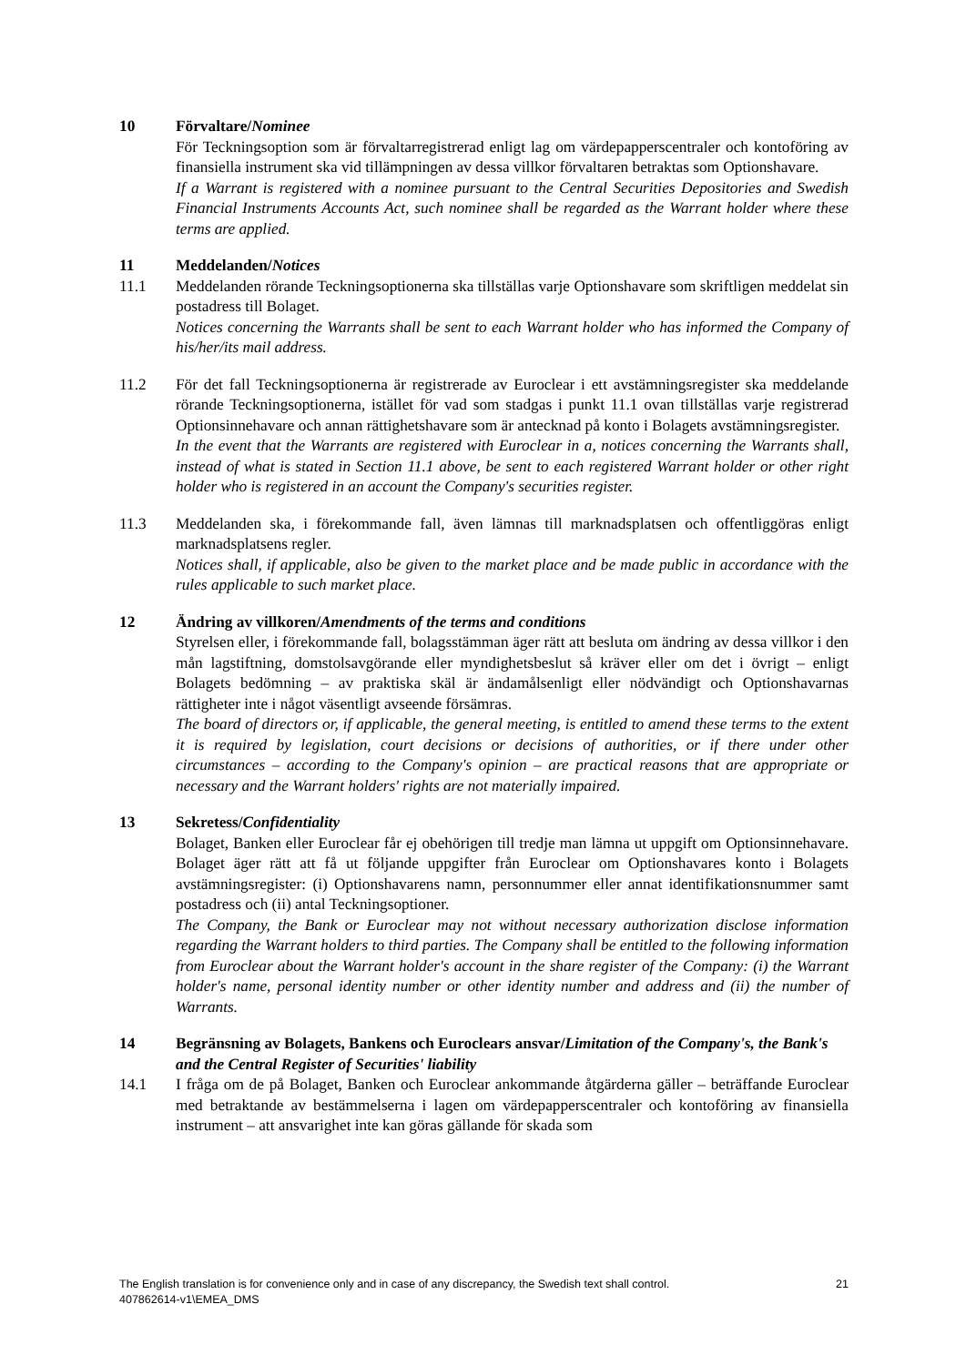10 Förvaltare/Nominee
För Teckningsoption som är förvaltarregistrerad enligt lag om värdepapperscentraler och kontoföring av finansiella instrument ska vid tillämpningen av dessa villkor förvaltaren betraktas som Optionshavare.
If a Warrant is registered with a nominee pursuant to the Central Securities Depositories and Swedish Financial Instruments Accounts Act, such nominee shall be regarded as the Warrant holder where these terms are applied.
11 Meddelanden/Notices
11.1 Meddelanden rörande Teckningsoptionerna ska tillställas varje Optionshavare som skriftligen meddelat sin postadress till Bolaget.
Notices concerning the Warrants shall be sent to each Warrant holder who has informed the Company of his/her/its mail address.
11.2 För det fall Teckningsoptionerna är registrerade av Euroclear i ett avstämningsregister ska meddelande rörande Teckningsoptionerna, istället för vad som stadgas i punkt 11.1 ovan tillställas varje registrerad Optionsinnehavare och annan rättighetshavare som är antecknad på konto i Bolagets avstämningsregister.
In the event that the Warrants are registered with Euroclear in a, notices concerning the Warrants shall, instead of what is stated in Section 11.1 above, be sent to each registered Warrant holder or other right holder who is registered in an account the Company's securities register.
11.3 Meddelanden ska, i förekommande fall, även lämnas till marknadsplatsen och offentliggöras enligt marknadsplatsens regler.
Notices shall, if applicable, also be given to the market place and be made public in accordance with the rules applicable to such market place.
12 Ändring av villkoren/Amendments of the terms and conditions
Styrelsen eller, i förekommande fall, bolagsstämman äger rätt att besluta om ändring av dessa villkor i den mån lagstiftning, domstolsavgörande eller myndighetsbeslut så kräver eller om det i övrigt – enligt Bolagets bedömning – av praktiska skäl är ändamålsenligt eller nödvändigt och Optionshavarnas rättigheter inte i något väsentligt avseende försämras.
The board of directors or, if applicable, the general meeting, is entitled to amend these terms to the extent it is required by legislation, court decisions or decisions of authorities, or if there under other circumstances – according to the Company's opinion – are practical reasons that are appropriate or necessary and the Warrant holders' rights are not materially impaired.
13 Sekretess/Confidentiality
Bolaget, Banken eller Euroclear får ej obehörigen till tredje man lämna ut uppgift om Optionsinnehavare. Bolaget äger rätt att få ut följande uppgifter från Euroclear om Optionshavares konto i Bolagets avstämningsregister: (i) Optionshavarens namn, personnummer eller annat identifikationsnummer samt postadress och (ii) antal Teckningsoptioner.
The Company, the Bank or Euroclear may not without necessary authorization disclose information regarding the Warrant holders to third parties. The Company shall be entitled to the following information from Euroclear about the Warrant holder's account in the share register of the Company: (i) the Warrant holder's name, personal identity number or other identity number and address and (ii) the number of Warrants.
14 Begränsning av Bolagets, Bankens och Euroclears ansvar/Limitation of the Company's, the Bank's and the Central Register of Securities' liability
14.1 I fråga om de på Bolaget, Banken och Euroclear ankommande åtgärderna gäller – beträffande Euroclear med betraktande av bestämmelserna i lagen om värdepapperscentraler och kontoföring av finansiella instrument – att ansvarighet inte kan göras gällande för skada som
21 The English translation is for convenience only and in case of any discrepancy, the Swedish text shall control.
407862614-v1\EMEA_DMS